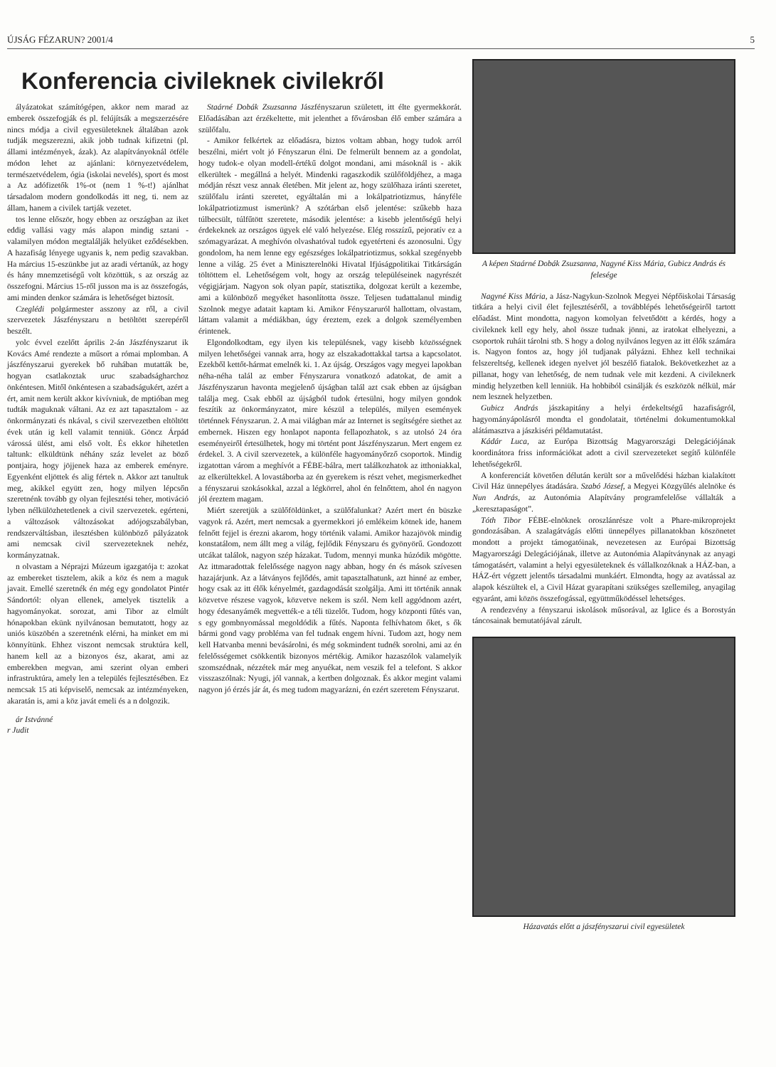ÚJSÁG FÉZARUN? 2001/4 5
Konferencia civileknek civilekről
ályázatokat számítógépen, akkor nem marad az emberek összefogják és pl. felújítsák a megszerzésére nincs módja a civil egyesületeknek általában azok tudják megszerezni, akik jobb tudnak kifizetni (pl. állami intézmények, ázak). Az alapítványoknál ötféle módon lehet az ajánlani: környezetvédelem, természetvédelem, ógia (iskolai nevelés), sport és most a Az adófizetők 1%-ot (nem 1 %-t!) ajánlhat társadalom modern gondolkodás itt neg, ti. nem az állam, hanem a civilek tartják vezetet.
tos lenne először, hogy ebben az országban az iket eddig vallási vagy más alapon mindig sztani - valamilyen módon megtalálják helyüket eződésekben. A hazafiság lényege ugyanis k, nem pedig szavakban. Ha március 15-eszünkbe jut az aradi vértanúk, az hogy és hány mnemzetiségű volt közöttük, s az ország az összefogni. Március 15-ről jusson ma is az összefogás, ami minden denkor számára is lehetőséget biztosít.
Czeglédi polgármester asszony az ről, a civil szervezetek Jászfényszaru n betöltött szerepéről beszélt.
yolc évvel ezelőtt április 2-án Jászfényszarut ik Kovács Amé rendezte a műsort a római mplomban. A jászfényszarui gyerekek bő ruhában mutatták be, hogyan csatlakoztak uruc szabadságharchoz önkéntesen. Mitől önkéntesen a szabadságukért, azért a ért, amit nem került akkor kivívniuk, de mptióban meg tudták maguknak váltani. Az ez azt tapasztalom - az önkormányzati és nkával, s civil szervezetben eltöltött évek után ig kell valamit tenniük. Göncz Árpád várossá ülést, ami első volt. És ekkor hihetetlen taltunk: elküldtünk néhány száz levelet az böző pontjaira, hogy jöjjenek haza az emberek eményre. Egyenként eljöttek és alig fértek n. Akkor azt tanultuk meg, akikkel együtt zen, hogy milyen lépcsőn szeretnénk tovább gy olyan fejlesztési teher, motiváció lyben nélkülözhetetlenek a civil szervezetek. egérteni, a változások változásokat adójogszabályban, rendszerváltásban, ilesztésben különböző pályázatok ami nemcsak civil szervezeteknek nehéz, kormányzatnak.
n olvastam a Néprajzi Múzeum igazgatója t: azokat az embereket tisztelem, akik a köz és nem a maguk javait. Emellé szeretnék én még egy gondolatot Pintér Sándortól: olyan ellenek, amelyek tisztelik a hagyományokat. sorozat, ami Tibor az elmúlt hónapokban ekünk nyilvánosan bemutatott, hogy az uniós küszöbén a szeretnénk elérni, ha minket em mi könnyítünk. Ehhez viszont nemcsak struktúra kell, hanem kell az a bizonyos ész, akarat, ami az emberekben megvan, ami szerint olyan emberi infrastruktúra, amely len a település fejlesztésében. Ez nemcsak 15 ati képviselő, nemcsak az intézményeken, akaratán is, ami a köz javát emeli és a n dolgozik.
ár Istvánné
r Judit
Staárné Dobák Zsuzsanna Jászfényszarun született, itt élte gyermekkorát. Előadásában azt érzékeltette, mit jelenthet a fővárosban élő ember számára a szülőfalu.
- Amikor felkértek az előadásra, biztos voltam abban, hogy tudok arról beszélni, miért volt jó Fényszarun élni. De felmerült bennem az a gondolat, hogy tudok-e olyan modell-értékű dolgot mondani, ami másoknál is - akik elkerültek - megállná a helyét. Mindenki ragaszkodik szülőföldjéhez, a maga módján részt vesz annak életében. Mit jelent az, hogy szülőhaza iránti szeretet, szülőfalu iránti szeretet, egyáltalán mi a lokálpatriotizmus, hányféle lokálpatriotizmust ismerünk? A szótárban első jelentése: szűkebb haza túlbecsült, túlfűtött szeretete, második jelentése: a kisebb jelentőségű helyi érdekeknek az országos ügyek elé való helyezése. Elég rosszízű, pejoratív ez a szómagyarázat. A meghívón olvashatóval tudok egyetérteni és azonosulni. Úgy gondolom, ha nem lenne egy egészséges lokálpatriotizmus, sokkal szegényebb lenne a világ. 25 évet a Miniszterelnöki Hivatal Ifjúságpolitikai Titkárságán töltöttem el. Lehetőségem volt, hogy az ország településeinek nagyrészét végigjárjam. Nagyon sok olyan papír, statisztika, dolgozat került a kezembe, ami a különböző megyéket hasonlította össze. Teljesen tudattalanul mindig Szolnok megye adatait kaptam ki. Amikor Fényszaruról hallottam, olvastam, láttam valamit a médiákban, úgy éreztem, ezek a dolgok személyemben érintenek.
Elgondolkodtam, egy ilyen kis településnek, vagy kisebb közösségnek milyen lehetőségei vannak arra, hogy az elszakadottakkal tartsa a kapcsolatot. Ezekből kettőt-hármat emelnék ki. 1. Az újság. Országos vagy megyei lapokban néha-néha talál az ember Fényszarura vonatkozó adatokat, de amit a Jászfényszarun havonta megjelenő újságban talál azt csak ebben az újságban találja meg. Csak ebből az újságból tudok értesülni, hogy milyen gondok feszítik az önkormányzatot, mire készül a település, milyen események történnek Fényszarun. 2. A mai világban már az Internet is segítségére siethet az embernek. Hiszen egy honlapot naponta fellapozhatok, s az utolsó 24 óra eseményeiről értesülhetek, hogy mi történt pont Jászfényszarun. Mert engem ez érdekel. 3. A civil szervezetek, a különféle hagyományőrző csoportok. Mindig izgatottan várom a meghívót a FÉBE-bálra, mert találkozhatok az itthoniakkal, az elkerültekkel. A lovastáborba az én gyerekem is részt vehet, megismerkedhet a fényszarui szokásokkal, azzal a légkörrel, ahol én felnőttem, ahol én nagyon jól éreztem magam.
Miért szeretjük a szülőföldünket, a szülőfalunkat? Azért mert én büszke vagyok rá. Azért, mert nemcsak a gyermekkori jó emlékeim kötnek ide, hanem felnőtt fejjel is érezni akarom, hogy történik valami. Amikor hazajövök mindig konstatálom, nem állt meg a világ, fejlődik Fényszaru és gyönyörű. Gondozott utcákat találok, nagyon szép házakat. Tudom, mennyi munka húzódik mögötte. Az ittmaradottak felelőssége nagyon nagy abban, hogy én és mások szívesen hazajárjunk. Az a látványos fejlődés, amit tapasztalhatunk, azt hinné az ember, hogy csak az itt élők kényelmét, gazdagodását szolgálja. Ami itt történik annak közvetve részese vagyok, közvetve nekem is szól. Nem kell aggódnom azért, hogy édesanyámék megvették-e a téli tüzelőt. Tudom, hogy központi fűtés van, s egy gombnyomással megoldódik a fűtés. Naponta felhívhatom őket, s ők bármi gond vagy probléma van fel tudnak engem hívni. Tudom azt, hogy nem kell Hatvanba menni bevásárolni, és még sokmindent tudnék sorolni, ami az én felelősségemet csökkentik bizonyos mértékig. Amikor hazaszólok valamelyik szomszédnak, nézzétek már meg anyuékat, nem veszik fel a telefont. S akkor visszaszólnak: Nyugi, jól vannak, a kertben dolgoznak. És akkor megint valami nagyon jó érzés jár át, és meg tudom magyarázni, én ezért szeretem Fényszarut.
A képen Staárné Dobák Zsuzsanna, Nagyné Kiss Mária, Gubicz András és felesége
Nagyné Kiss Mária, a Jász-Nagykun-Szolnok Megyei Népfőiskolai Társaság titkára a helyi civil élet fejlesztéséről, a továbblépés lehetőségeiről tartott előadást. Mint mondotta, nagyon komolyan felvetődött a kérdés, hogy a civileknek kell egy hely, ahol össze tudnak jönni, az iratokat elhelyezni, a csoportok ruháit tárolni stb. S hogy a dolog nyilvános legyen az itt élők számára is. Nagyon fontos az, hogy jól tudjanak pályázni. Ehhez kell technikai felszereltség, kellenek idegen nyelvet jól beszélő fiatalok. Bekövetkezhet az a pillanat, hogy van lehetőség, de nem tudnak vele mit kezdeni. A civileknerk mindig helyzetben kell lenniük. Ha hobbiból csinálják és eszközök nélkül, már nem lesznek helyzetben.
Gubicz András jászkapitány a helyi érdekeltségű hazafiságról, hagyományápolásról mondta el gondolatait, történelmi dokumentumokkal alátámasztva a jászkiséri példamutatást.
Kádár Luca, az Európa Bizottság Magyarországi Delegációjának koordinátora friss információkat adott a civil szervezeteket segítő különféle lehetőségekről.
A konferenciát követően délután került sor a művelődési házban kialakított Civil Ház ünnepélyes átadására. Szabó József, a Megyei Közgyűlés alelnöke és Nun András, az Autonómia Alapítvány programfelelőse vállalták a „keresztapaságot”.
Tóth Tibor FÉBE-elnöknek oroszlánrésze volt a Phare-mikroprojekt gondozásában. A szalagátvágás előtti ünnepélyes pillanatokban köszönetet mondott a projekt támogatóinak, nevezetesen az Európai Bizottság Magyarországi Delegációjának, illetve az Autonómia Alapítványnak az anyagi támogatásért, valamint a helyi egyesületeknek és vállalkozóknak a HÁZ-ban, a HÁZ-ért végzett jelentős társadalmi munkáért. Elmondta, hogy az avatással az alapok készültek el, a Civil Házat gyarapítani szükséges szellemileg, anyagilag egyaránt, ami közös összefogással, együttműködéssel lehetséges.
A rendezvény a fényszarui iskolások műsorával, az Iglice és a Borostyán táncosainak bemutatójával zárult.
Házavatás előtt a jászfényszarui civil egyesületek